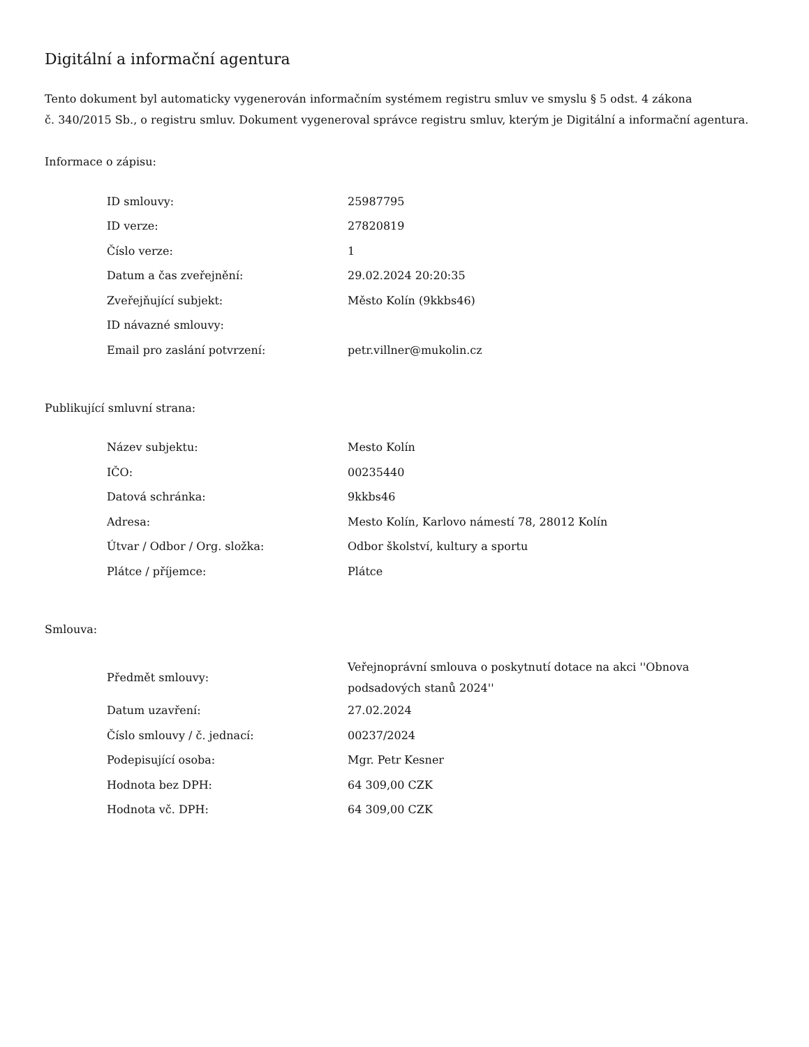Digitální a informační agentura
Tento dokument byl automaticky vygenerován informačním systémem registru smluv ve smyslu § 5 odst. 4 zákona
č. 340/2015 Sb., o registru smluv. Dokument vygeneroval správce registru smluv, kterým je Digitální a informační agentura.
Informace o zápisu:
| ID smlouvy: | 25987795 |
| ID verze: | 27820819 |
| Číslo verze: | 1 |
| Datum a čas zveřejnění: | 29.02.2024 20:20:35 |
| Zveřejňující subjekt: | Město Kolín (9kkbs46) |
| ID návazné smlouvy: | |
| Email pro zaslání potvrzení: | petr.villner@mukolin.cz |
Publikující smluvní strana:
| Název subjektu: | Mesto Kolín |
| IČO: | 00235440 |
| Datová schránka: | 9kkbs46 |
| Adresa: | Mesto Kolín, Karlovo námestí 78, 28012 Kolín |
| Útvar / Odbor / Org. složka: | Odbor školství, kultury a sportu |
| Plátce / příjemce: | Plátce |
Smlouva:
| Předmět smlouvy: | Veřejnoprávní smlouva o poskytnutí dotace na akci ''Obnova podsadových stanů 2024'' |
| Datum uzavření: | 27.02.2024 |
| Číslo smlouvy / č. jednací: | 00237/2024 |
| Podepisující osoba: | Mgr. Petr Kesner |
| Hodnota bez DPH: | 64 309,00 CZK |
| Hodnota vč. DPH: | 64 309,00 CZK |